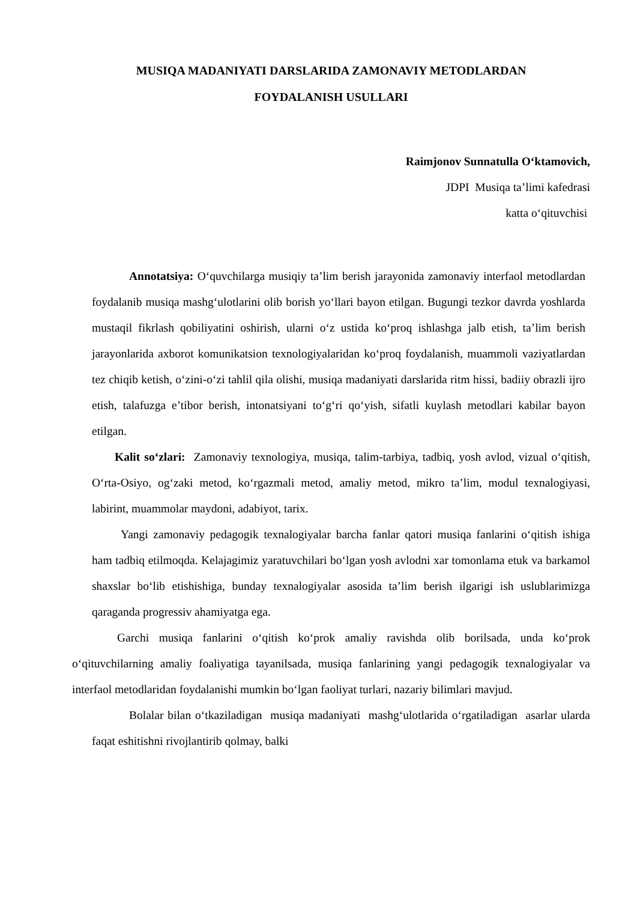MUSIQA MADANIYATI DARSLARIDA ZAMONAVIY METODLARDAN
FOYDALANISH USULLARI
Raimjonov Sunnatulla O‘ktamovich,
JDPI Musiqa ta’limi kafedrasi
katta o‘qituvchisi
Annotatsiya: O‘quvchilarga musiqiy ta’lim berish jarayonida zamonaviy interfaol metodlardan foydalanib musiqa mashg‘ulotlarini olib borish yo‘llari bayon etilgan. Bugungi tezkor davrda yoshlarda mustaqil fikrlash qobiliyatini oshirish, ularni o‘z ustida ko‘proq ishlashga jalb etish, ta’lim berish jarayonlarida axborot komunikatsion texnologiyalaridan ko‘proq foydalanish, muammoli vaziyatlardan tez chiqib ketish, o‘zini-o‘zi tahlil qila olishi, musiqa madaniyati darslarida ritm hissi, badiiy obrazli ijro etish, talafuzga e’tibor berish, intonatsiyani to‘g‘ri qo‘yish, sifatli kuylash metodlari kabilar bayon etilgan.
Kalit so‘zlari: Zamonaviy texnologiya, musiqa, talim-tarbiya, tadbiq, yosh avlod, vizual o‘qitish, O‘rta-Osiyo, og‘zaki metod, ko‘rgazmali metod, amaliy metod, mikro ta’lim, modul texnalogiyasi, labirint, muammolar maydoni, adabiyot, tarix.
Yangi zamonaviy pedagogik texnalogiyalar barcha fanlar qatori musiqa fanlarini o‘qitish ishiga ham tadbiq etilmoqda. Kelajagimiz yaratuvchilari bo‘lgan yosh avlodni xar tomonlama etuk va barkamol shaxslar bo‘lib etishishiga, bunday texnalogiyalar asosida ta’lim berish ilgarigi ish uslublarimizga qaraganda progressiv ahamiyatga ega.
Garchi musiqa fanlarini o‘qitish ko‘prok amaliy ravishda olib borilsada, unda ko‘prok o‘qituvchilarning amaliy foaliyatiga tayanilsada, musiqa fanlarining yangi pedagogik texnalogiyalar va interfaol metodlaridan foydalanishi mumkin bo‘lgan faoliyat turlari, nazariy bilimlari mavjud.
Bolalar bilan o‘tkaziladigan musiqa madaniyati mashg‘ulotlarida o‘rgatiladigan asarlar ularda faqat eshitishni rivojlantirib qolmay, balki